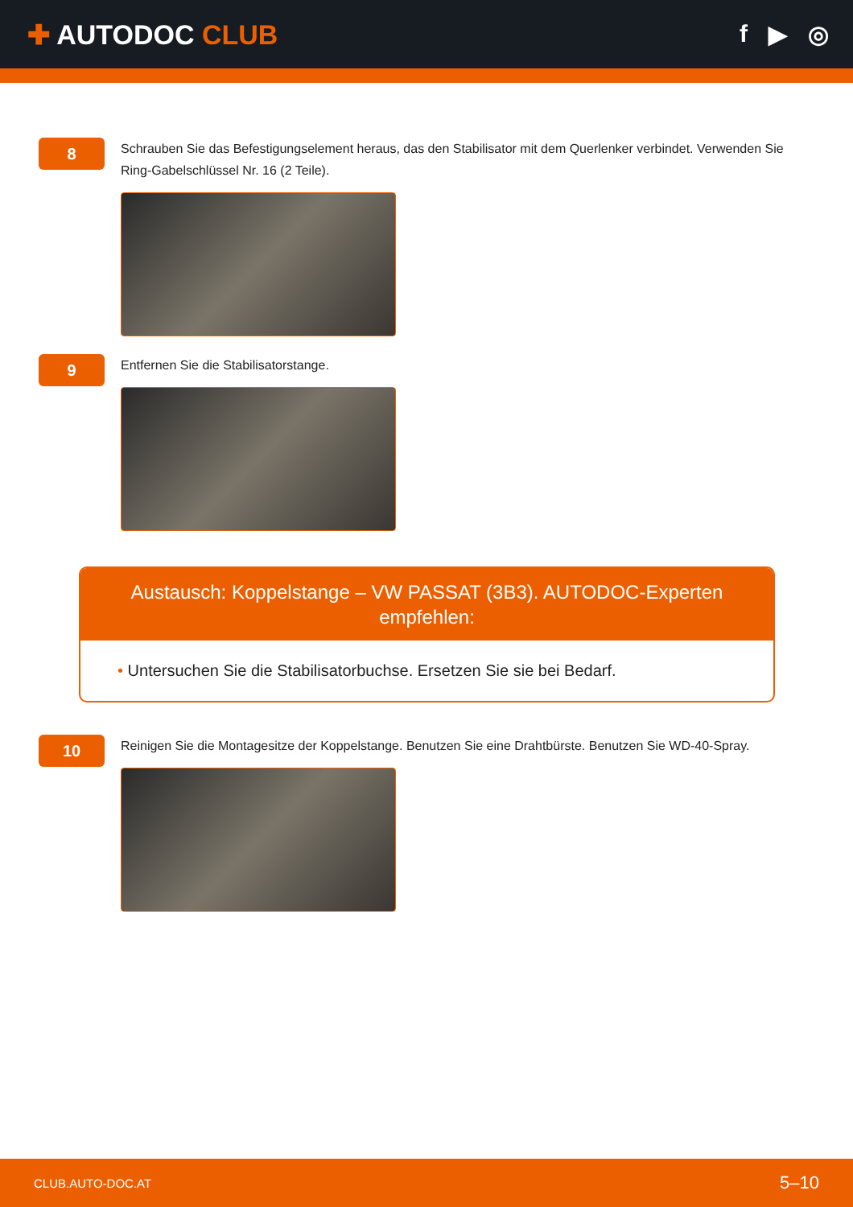✚ AUTODOC CLUB f ▶ ◎
8
Schrauben Sie das Befestigungselement heraus, das den Stabilisator mit dem Querlenker verbindet. Verwenden Sie Ring-Gabelschlüssel Nr. 16 (2 Teile).
9
Entfernen Sie die Stabilisatorstange.
Austausch: Koppelstange – VW PASSAT (3B3). AUTODOC-Experten empfehlen:
• Untersuchen Sie die Stabilisatorbuchse. Ersetzen Sie sie bei Bedarf.
10
Reinigen Sie die Montagesitze der Koppelstange. Benutzen Sie eine Drahtbürste. Benutzen Sie WD-40-Spray.
CLUB.AUTO-DOC.AT 5–10